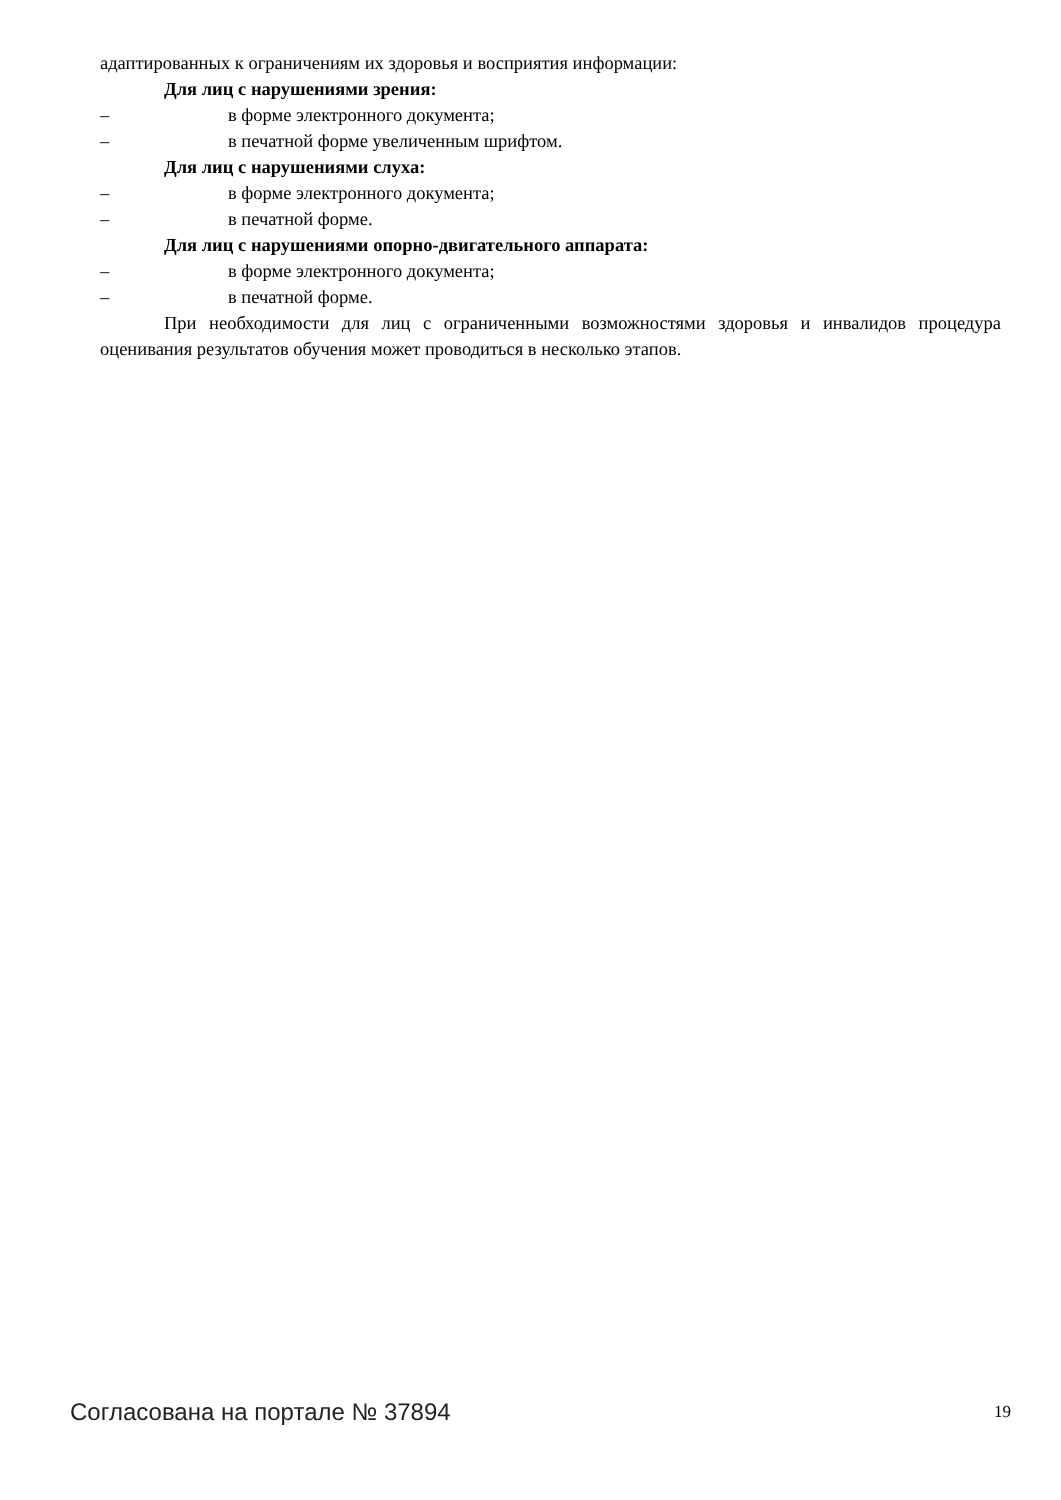адаптированных к ограничениям их здоровья и восприятия информации:
Для лиц с нарушениями зрения:
– в форме электронного документа;
– в печатной форме увеличенным шрифтом.
Для лиц с нарушениями слуха:
– в форме электронного документа;
– в печатной форме.
Для лиц с нарушениями опорно-двигательного аппарата:
– в форме электронного документа;
– в печатной форме.
При необходимости для лиц с ограниченными возможностями здоровья и инвалидов процедура оценивания результатов обучения может проводиться в несколько этапов.
Согласована на портале № 37894 19